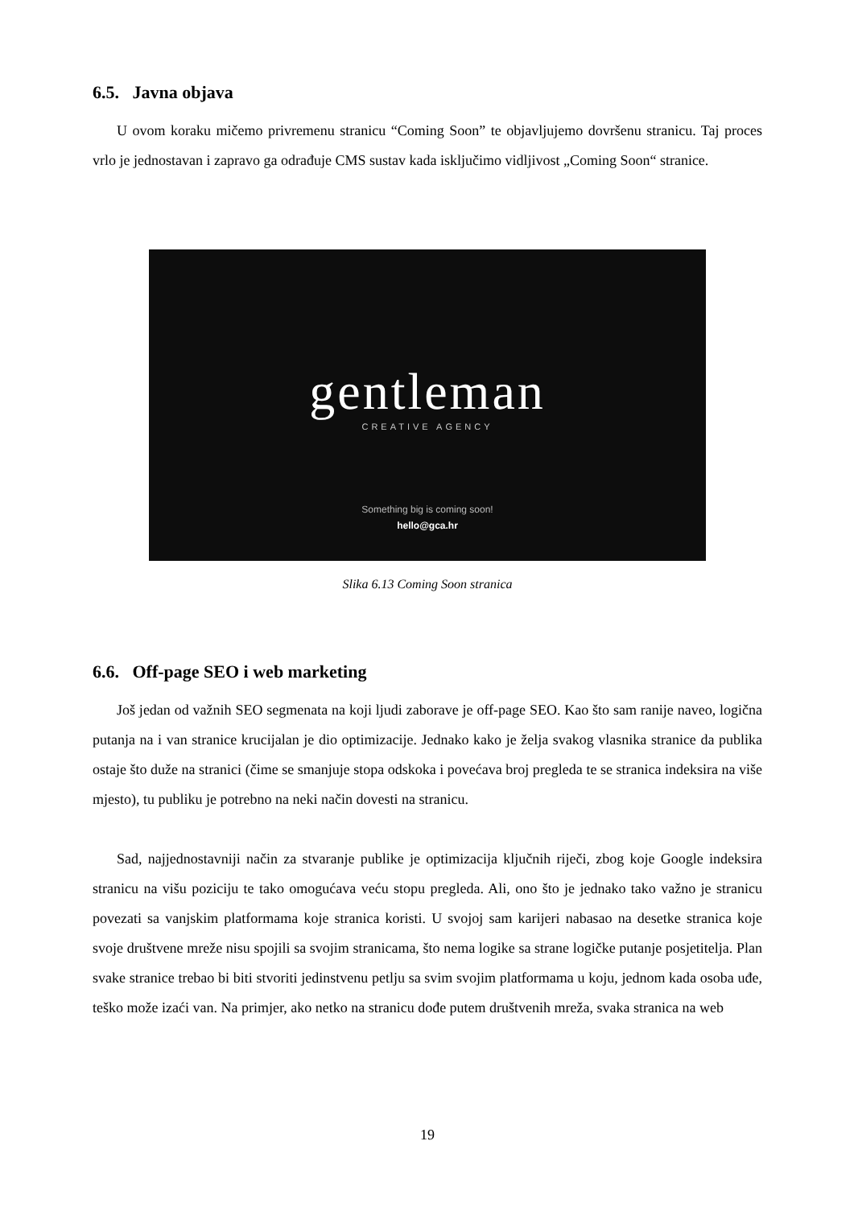6.5. Javna objava
U ovom koraku mičemo privremenu stranicu “Coming Soon” te objavljujemo dovršenu stranicu. Taj proces vrlo je jednostavan i zapravo ga odrađuje CMS sustav kada isključimo vidljivost „Coming Soon“ stranice.
gentleman
CREATIVE AGENCY
Something big is coming soon!
hello@gca.hr
Slika 6.13 Coming Soon stranica
6.6. Off-page SEO i web marketing
Još jedan od važnih SEO segmenata na koji ljudi zaborave je off-page SEO. Kao što sam ranije naveo, logična putanja na i van stranice krucijalan je dio optimizacije. Jednako kako je želja svakog vlasnika stranice da publika ostaje što duže na stranici (čime se smanjuje stopa odskoka i povećava broj pregleda te se stranica indeksira na više mjesto), tu publiku je potrebno na neki način dovesti na stranicu.
Sad, najjednostavniji način za stvaranje publike je optimizacija ključnih riječi, zbog koje Google indeksira stranicu na višu poziciju te tako omogućava veću stopu pregleda. Ali, ono što je jednako tako važno je stranicu povezati sa vanjskim platformama koje stranica koristi. U svojoj sam karijeri nabasao na desetke stranica koje svoje društvene mreže nisu spojili sa svojim stranicama, što nema logike sa strane logičke putanje posjetitelja. Plan svake stranice trebao bi biti stvoriti jedinstvenu petlju sa svim svojim platformama u koju, jednom kada osoba uđe, teško može izaći van. Na primjer, ako netko na stranicu dođe putem društvenih mreža, svaka stranica na web
19